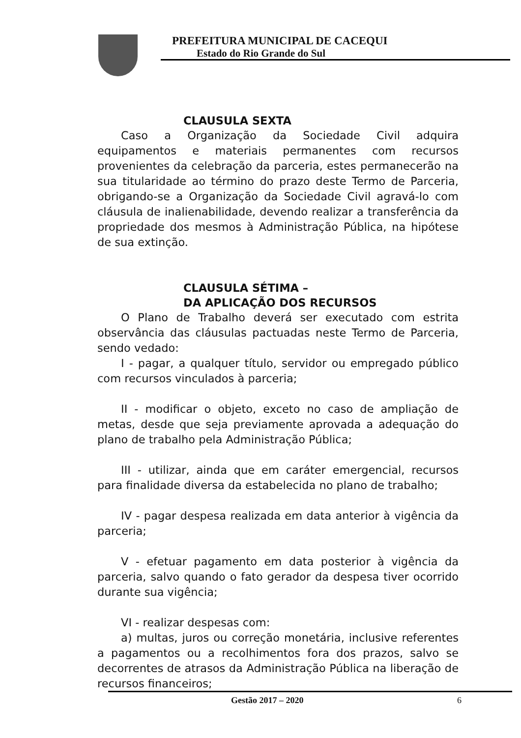PREFEITURA MUNICIPAL DE CACEQUI
Estado do Rio Grande do Sul
CLAUSULA SEXTA
Caso a Organização da Sociedade Civil adquira equipamentos e materiais permanentes com recursos provenientes da celebração da parceria, estes permanecerão na sua titularidade ao término do prazo deste Termo de Parceria, obrigando-se a Organização da Sociedade Civil agravá-lo com cláusula de inalienabilidade, devendo realizar a transferência da propriedade dos mesmos à Administração Pública, na hipótese de sua extinção.
CLAUSULA SÉTIMA –
DA APLICAÇÃO DOS RECURSOS
O Plano de Trabalho deverá ser executado com estrita observância das cláusulas pactuadas neste Termo de Parceria, sendo vedado:
I - pagar, a qualquer título, servidor ou empregado público com recursos vinculados à parceria;
II - modificar o objeto, exceto no caso de ampliação de metas, desde que seja previamente aprovada a adequação do plano de trabalho pela Administração Pública;
III - utilizar, ainda que em caráter emergencial, recursos para finalidade diversa da estabelecida no plano de trabalho;
IV - pagar despesa realizada em data anterior à vigência da parceria;
V - efetuar pagamento em data posterior à vigência da parceria, salvo quando o fato gerador da despesa tiver ocorrido durante sua vigência;
VI - realizar despesas com:
a) multas, juros ou correção monetária, inclusive referentes a pagamentos ou a recolhimentos fora dos prazos, salvo se decorrentes de atrasos da Administração Pública na liberação de recursos financeiros;
Gestão 2017 – 2020 6